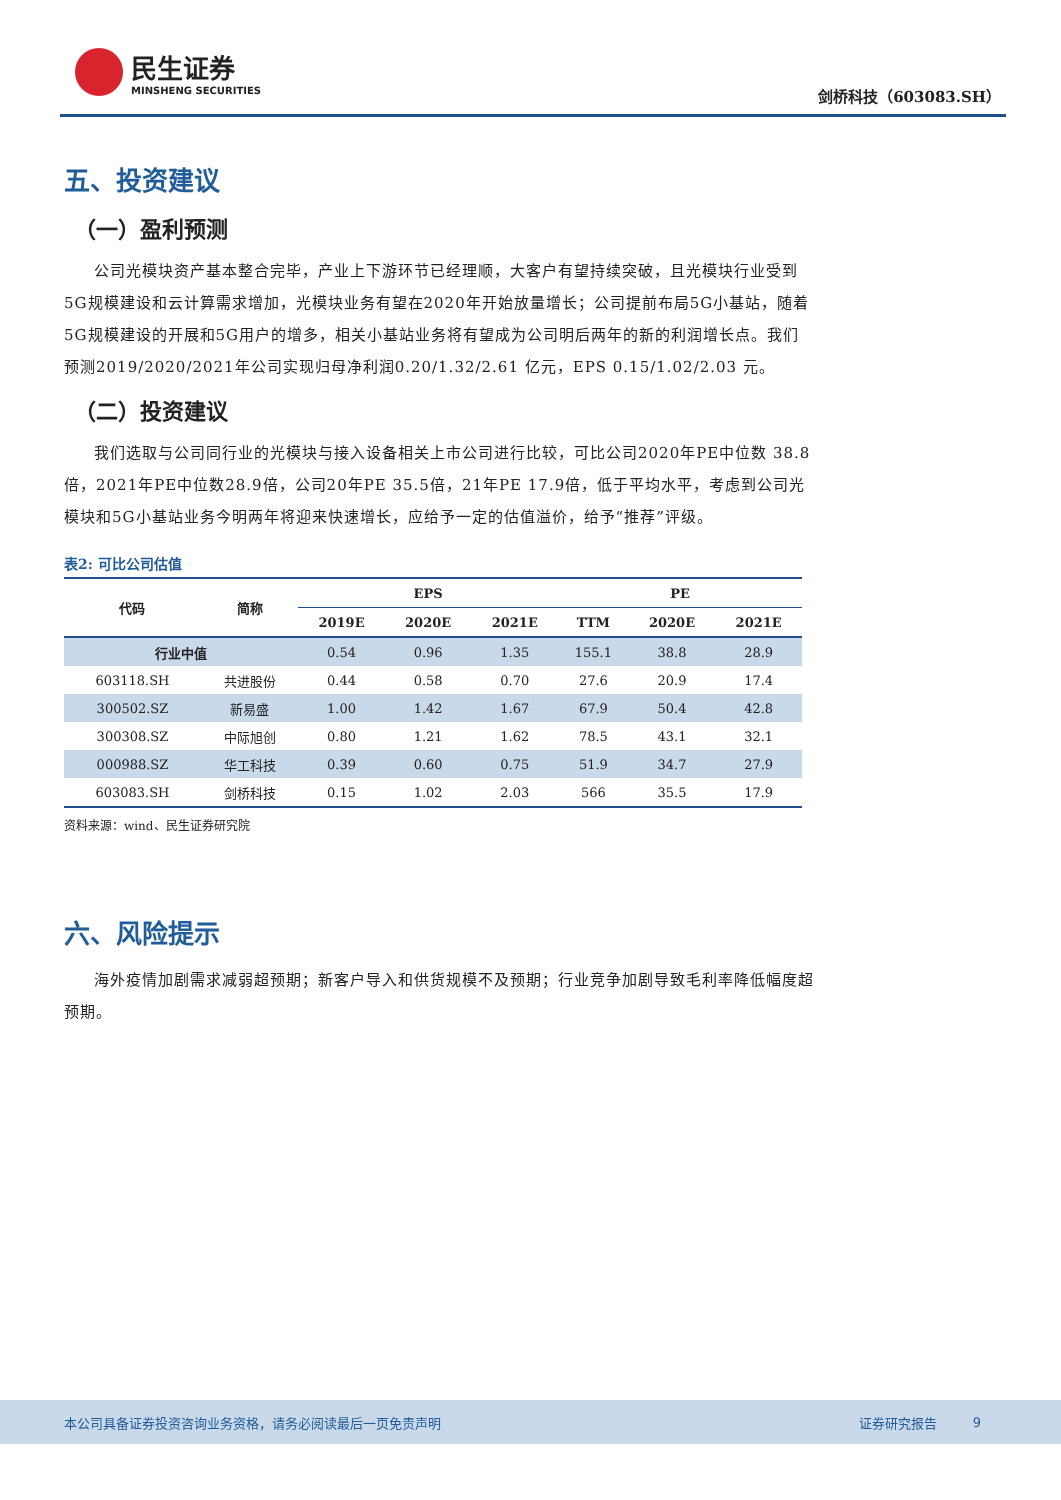民生证券
MINSHENG SECURITIES
剑桥科技（603083.SH）
五、投资建议
（一）盈利预测
公司光模块资产基本整合完毕，产业上下游环节已经理顺，大客户有望持续突破，且光模块行业受到5G规模建设和云计算需求增加，光模块业务有望在2020年开始放量增长；公司提前布局5G小基站，随着5G规模建设的开展和5G用户的增多，相关小基站业务将有望成为公司明后两年的新的利润增长点。我们预测2019/2020/2021年公司实现归母净利润0.20/1.32/2.61 亿元，EPS 0.15/1.02/2.03 元。
（二）投资建议
我们选取与公司同行业的光模块与接入设备相关上市公司进行比较，可比公司2020年PE中位数 38.8倍，2021年PE中位数28.9倍，公司20年PE 35.5倍，21年PE 17.9倍，低于平均水平，考虑到公司光模块和5G小基站业务今明两年将迎来快速增长，应给予一定的估值溢价，给予“推荐”评级。
表2: 可比公司估值
| 代码 | 简称 | EPS | | | PE | | |
| --- | --- | --- | --- | --- | --- | --- | --- |
| | | 2019E | 2020E | 2021E | TTM | 2020E | 2021E |
| 行业中值 | | 0.54 | 0.96 | 1.35 | 155.1 | 38.8 | 28.9 |
| 603118.SH | 共进股份 | 0.44 | 0.58 | 0.70 | 27.6 | 20.9 | 17.4 |
| 300502.SZ | 新易盛 | 1.00 | 1.42 | 1.67 | 67.9 | 50.4 | 42.8 |
| 300308.SZ | 中际旭创 | 0.80 | 1.21 | 1.62 | 78.5 | 43.1 | 32.1 |
| 000988.SZ | 华工科技 | 0.39 | 0.60 | 0.75 | 51.9 | 34.7 | 27.9 |
| 603083.SH | 剑桥科技 | 0.15 | 1.02 | 2.03 | 566 | 35.5 | 17.9 |
资料来源：wind、民生证券研究院
六、风险提示
海外疫情加剧需求减弱超预期；新客户导入和供货规模不及预期；行业竞争加剧导致毛利率降低幅度超预期。
本公司具备证券投资咨询业务资格，请务必阅读最后一页免责声明 证券研究报告 9